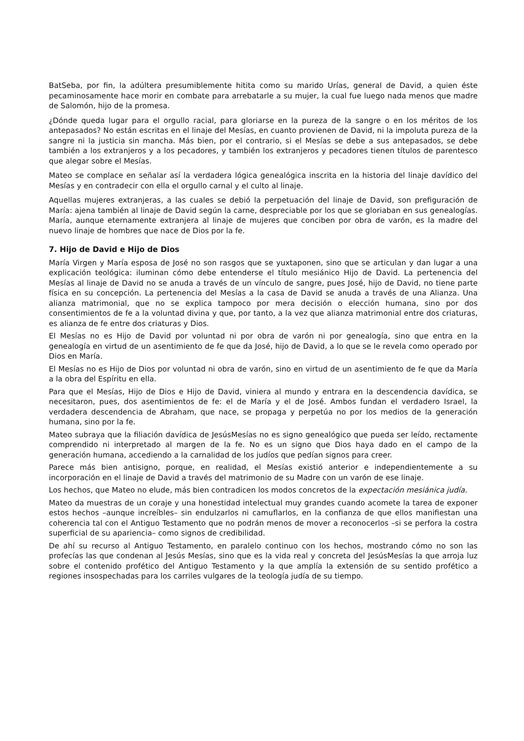BatSeba, por fin, la adúltera presumiblemente hitita como su marido Urías, general de David, a quien éste pecaminosamente hace morir en combate para arrebatarle a su mujer, la cual fue luego nada menos que madre de Salomón, hijo de la promesa.
¿Dónde queda lugar para el orgullo racial, para gloriarse en la pureza de la sangre o en los méritos de los antepasados? No están escritas en el linaje del Mesías, en cuanto provienen de David, ni la impoluta pureza de la sangre ni la justicia sin mancha. Más bien, por el contrario, si el Mesías se debe a sus antepasados, se debe también a los extranjeros y a los pecadores, y también los extranjeros y pecadores tienen títulos de parentesco que alegar sobre el Mesías.
Mateo se complace en señalar así la verdadera lógica genealógica inscrita en la historia del linaje davídico del Mesías y en contradecir con ella el orgullo carnal y el culto al linaje.
Aquellas mujeres extranjeras, a las cuales se debió la perpetuación del linaje de David, son prefiguración de María: ajena también al linaje de David según la carne, despreciable por los que se gloriaban en sus genealogías. María, aunque eternamente extranjera al linaje de mujeres que conciben por obra de varón, es la madre del nuevo linaje de hombres que nace de Dios por la fe.
7. Hijo de David e Hijo de Dios
María Virgen y María esposa de José no son rasgos que se yuxtaponen, sino que se articulan y dan lugar a una explicación teológica: iluminan cómo debe entenderse el título mesiánico Hijo de David. La pertenencia del Mesías al linaje de David no se anuda a través de un vínculo de sangre, pues José, hijo de David, no tiene parte física en su concepción. La pertenencia del Mesías a la casa de David se anuda a través de una Alianza. Una alianza matrimonial, que no se explica tampoco por mera decisión o elección humana, sino por dos consentimientos de fe a la voluntad divina y que, por tanto, a la vez que alianza matrimonial entre dos criaturas, es alianza de fe entre dos criaturas y Dios.
El Mesías no es Hijo de David por voluntad ni por obra de varón ni por genealogía, sino que entra en la genealogía en virtud de un asentimiento de fe que da José, hijo de David, a lo que se le revela como operado por Dios en María.
El Mesías no es Hijo de Dios por voluntad ni obra de varón, sino en virtud de un asentimiento de fe que da María a la obra del Espíritu en ella.
Para que el Mesías, Hijo de Dios e Hijo de David, viniera al mundo y entrara en la descendencia davídica, se necesitaron, pues, dos asentimientos de fe: el de María y el de José. Ambos fundan el verdadero Israel, la verdadera descendencia de Abraham, que nace, se propaga y perpetúa no por los medios de la generación humana, sino por la fe.
Mateo subraya que la filiación davídica de JesúsMesías no es signo genealógico que pueda ser leído, rectamente comprendido ni interpretado al margen de la fe. No es un signo que Dios haya dado en el campo de la generación humana, accediendo a la carnalidad de los judíos que pedían signos para creer.
Parece más bien antisigno, porque, en realidad, el Mesías existió anterior e independientemente a su incorporación en el linaje de David a través del matrimonio de su Madre con un varón de ese linaje.
Los hechos, que Mateo no elude, más bien contradicen los modos concretos de la expectación mesiánica judía.
Mateo da muestras de un coraje y una honestidad intelectual muy grandes cuando acomete la tarea de exponer estos hechos –aunque increíbles– sin endulzarlos ni camuflarlos, en la confianza de que ellos manifiestan una coherencia tal con el Antiguo Testamento que no podrán menos de mover a reconocerlos –si se perfora la costra superficial de su apariencia– como signos de credibilidad.
De ahí su recurso al Antiguo Testamento, en paralelo continuo con los hechos, mostrando cómo no son las profecías las que condenan al Jesús Mesías, sino que es la vida real y concreta del JesúsMesías la que arroja luz sobre el contenido profético del Antiguo Testamento y la que amplía la extensión de su sentido profético a regiones insospechadas para los carriles vulgares de la teología judía de su tiempo.